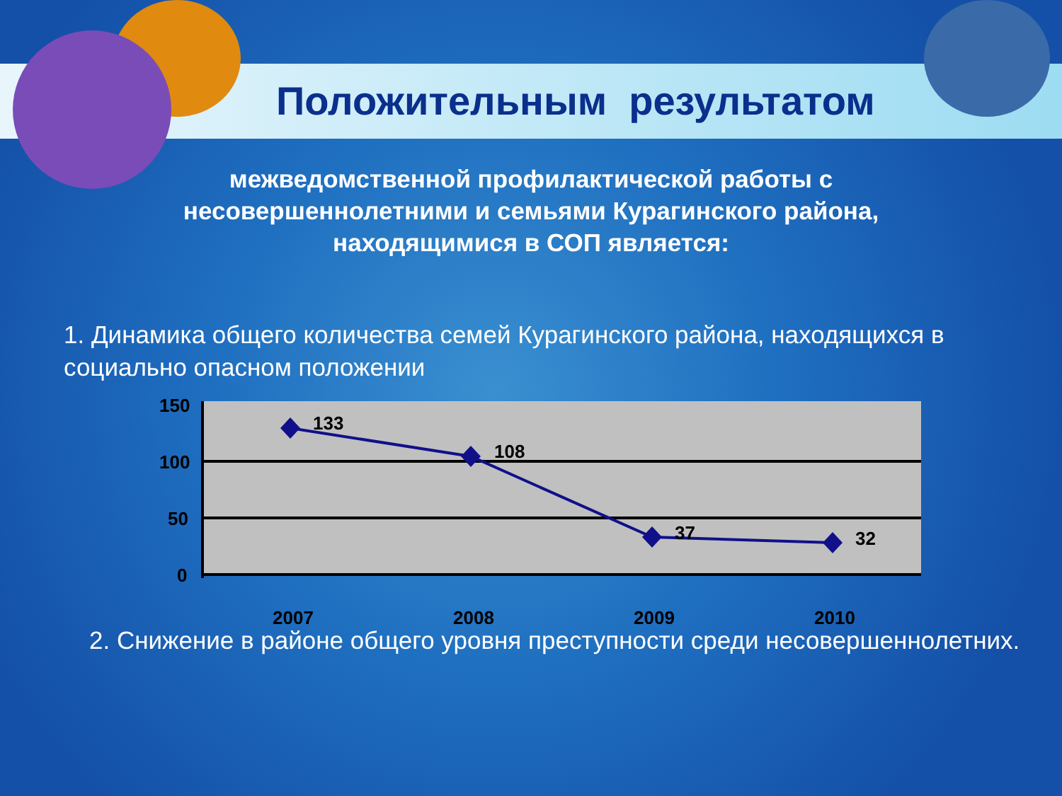Положительным результатом
межведомственной профилактической работы с
несовершеннолетними и семьями Курагинского района,
находящимися в СОП является:
1. Динамика общего количества семей Курагинского района, находящихся в социально опасном положении
150
100
50
0
133
108
37
32
2007
2008
2009
2010
2. Снижение в районе общего уровня преступности среди несовершеннолетних.